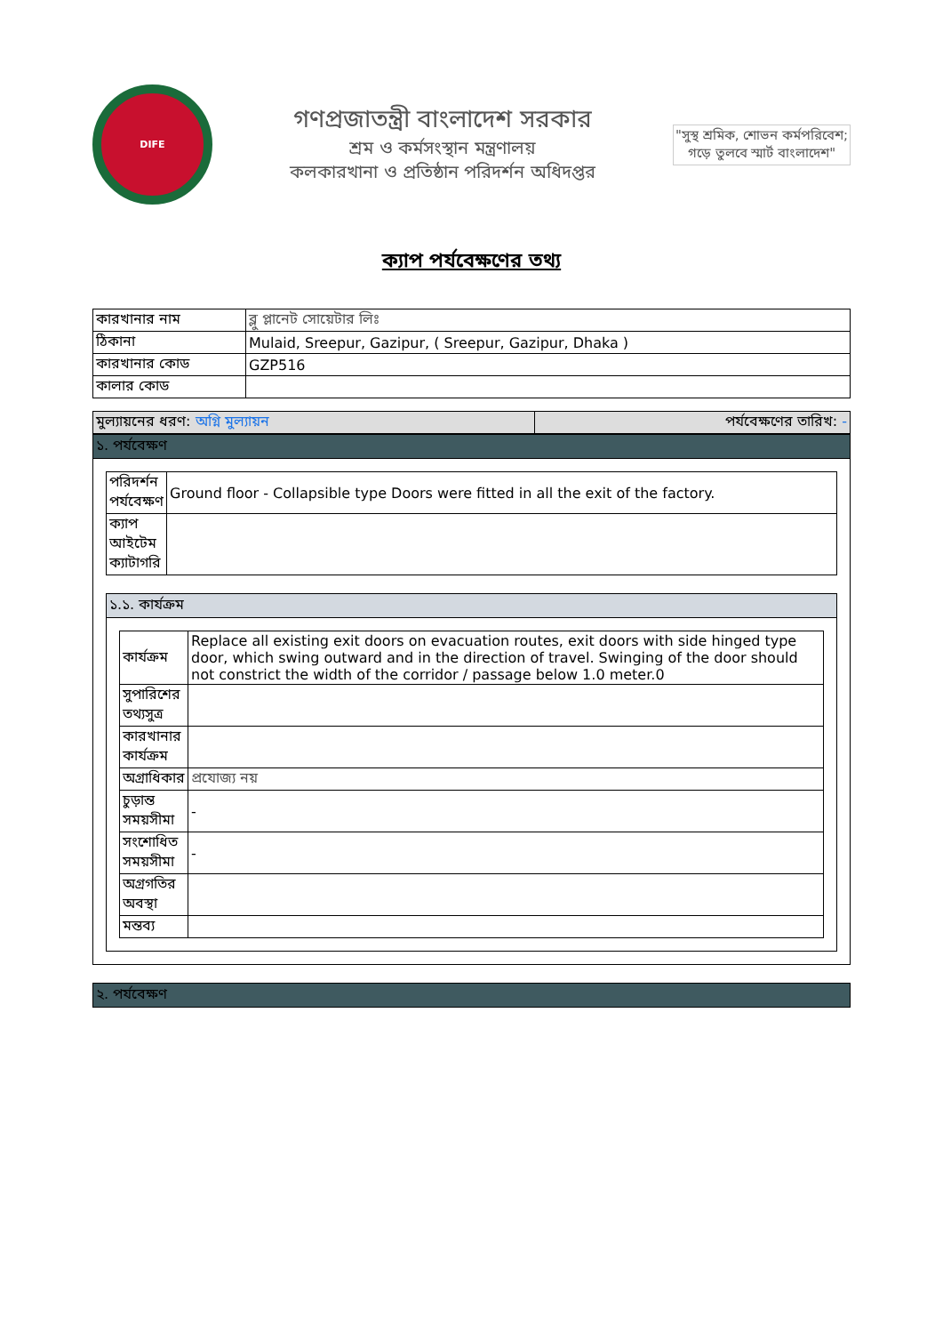DIFE
গণপ্রজাতন্ত্রী বাংলাদেশ সরকার
শ্রম ও কর্মসংস্থান মন্ত্রণালয়
কলকারখানা ও প্রতিষ্ঠান পরিদর্শন অধিদপ্তর
"সুস্থ শ্রমিক, শোভন কর্মপরিবেশ;
গড়ে তুলবে স্মার্ট বাংলাদেশ"
ক্যাপ পর্যবেক্ষণের তথ্য
| কারখানার নাম | ব্লু প্লানেট সোয়েটার লিঃ |
| ঠিকানা | Mulaid, Sreepur, Gazipur, ( Sreepur, Gazipur, Dhaka ) |
| কারখানার কোড | GZP516 |
| কালার কোড | |
| মুল্যায়নের ধরণ: অগ্নি মুল্যায়ন | পর্যবেক্ষণের তারিখ: - |
১. পর্যবেক্ষণ
| পরিদর্শন পর্যবেক্ষণ | Ground floor - Collapsible type Doors were fitted in all the exit of the factory. |
| ক্যাপ আইটেম ক্যাটাগরি | |
১.১. কার্যক্রম
| কার্যক্রম | Replace all existing exit doors on evacuation routes, exit doors with side hinged type door, which swing outward and in the direction of travel. Swinging of the door should not constrict the width of the corridor / passage below 1.0 meter.0 |
| সুপারিশের তথ্যসুত্র | |
| কারখানার কার্যক্রম | |
| অগ্রাধিকার | প্রযোজ্য নয় |
| চুড়ান্ত সময়সীমা | - |
| সংশোধিত সময়সীমা | - |
| অগ্রগতির অবস্থা | |
| মন্তব্য | |
২. পর্যবেক্ষণ